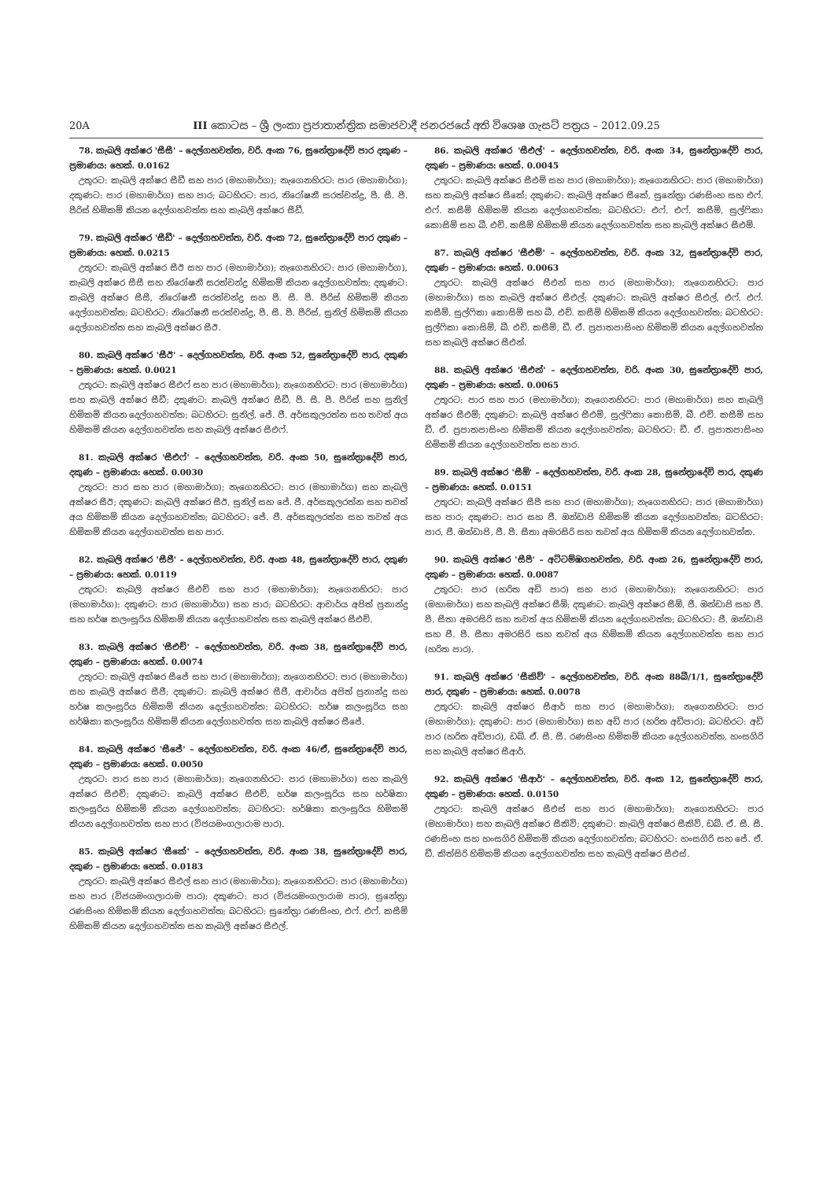20A III කොටස – ශ්‍රී ලංකා ප්‍රජාතාන්ත්‍රික සමාජවාදී ජනරජයේ අති විශෙෂ ගැසට් පත්‍රය – 2012.09.25
78. කැබලි අක්ෂර 'සීසී' – දෙල්ගහවත්ත, වරි. අංක 76, සුනේත්‍රාදේවි පාර දකුණ – ප්‍රමාණය: හෙක්. 0.0162
උතුරට: කැබලි අක්ෂර සීඩී සහ පාර (මහාමාර්ග); නැගෙනහිරට: පාර (මහාමාර්ග); දකුණට: පාර (මහාමාර්ග) සහ පාර; බටහිරට: පාර, නිරෝෂනී සරත්චන්ද්‍ර, පී. සී. පී. පීරිස් හිමිකම් කියන දෙල්ගහවත්ත සහ කැබලි අක්ෂර සීඩී.
79. කැබලි අක්ෂර 'සීඩී' – දෙල්ගහවත්ත, වරි. අංක 72, සුනේත්‍රාදේවි පාර දකුණ – ප්‍රමාණය: හෙක්. 0.0215
උතුරට: කැබලි අක්ෂර සීඊ සහ පාර (මහාමාර්ග); නැගෙනහිරට: පාර (මහාමාර්ග), කැබලි අක්ෂර සීසී සහ නිරෝෂනී සරත්චන්ද්‍ර හිමිකම් කියන දෙල්ගහවත්ත; දකුණට: කැබලි අක්ෂර සීසී, නිරෝෂනී සරත්චන්ද්‍ර සහ පී. සී. පී. පීරිස් හිමිකම් කියන දෙල්ගහවත්ත; බටහිරට: නිරෝෂනී සරත්චන්ද්‍ර, පී. සී. පී. පීරිස්, සුනිල් හිමිකම් කියන දෙල්ගහවත්ත සහ කැබලි අක්ෂර සීඊ.
80. කැබලි අක්ෂර 'සීඊ' – දෙල්ගහවත්ත, වරි. අංක 52, සුනේත්‍රාදේවි පාර, දකුණ – ප්‍රමාණය: හෙක්. 0.0021
උතුරට: කැබලි අක්ෂර සීඑෆ් සහ පාර (මහාමාර්ග); නැගෙනහිරට: පාර (මහාමාර්ග) සහ කැබලි අක්ෂර සීඩී; දකුණට: කැබලි අක්ෂර සීඩී, පී. සී. පී. පීරිස් සහ සුනිල් හිමිකම් කියන දෙල්ගහවත්ත; බටහිරට: සුනිල්, ජේ. ජී. අර්සකුලරත්න සහ තවත් අය හිමිකම් කියන දෙල්ගහවත්ත සහ කැබලි අක්ෂර සීඑෆ්.
81. කැබලි අක්ෂර 'සීඑෆ්' – දෙල්ගහවත්ත, වරි. අංක 50, සුනේත්‍රාදේවි පාර, දකුණ – ප්‍රමාණය: හෙක්. 0.0030
උතුරට: පාර සහ පාර (මහාමාර්ග); නැගෙනහිරට: පාර (මහාමාර්ග) සහ කැබලි අක්ෂර සීඊ; දකුණට: කැබලි අක්ෂර සීඊ, සුනිල් සහ ජේ. ජී. අර්සකුලරත්න සහ තවත් අය හිමිකම් කියන දෙල්ගහවත්ත; බටහිරට: ජේ. ජී. අර්සකුලරත්න සහ තවත් අය හිමිකම් කියන දෙල්ගහවත්ත සහ පාර.
82. කැබලි අක්ෂර 'සීජී' – දෙල්ගහවත්ත, වරි. අංක 48, සුනේත්‍රාදේවි පාර, දකුණ – ප්‍රමාණය: හෙක්. 0.0119
උතුරට: කැබලි අක්ෂර සීඑච් සහ පාර (මහාමාර්ග); නැගෙනහිරට: පාර (මහාමාර්ග); දකුණට: පාර (මහාමාර්ග) සහ පාර; බටහිරට: ආචාර්ය අජිත් ප්‍රනාන්දු සහ හර්ෂ කලංසූරිය හිමිකම් කියන දෙල්ගහවත්ත සහ කැබලි අක්ෂර සීඑච්.
83. කැබලි අක්ෂර 'සීඑච්' – දෙල්ගහවත්ත, වරි. අංක 38, සුනේත්‍රාදේවි පාර, දකුණ – ප්‍රමාණය: හෙක්. 0.0074
උතුරට: කැබලි අක්ෂර සීජේ සහ පාර (මහාමාර්ග); නැගෙනහිරට: පාර (මහාමාර්ග) සහ කැබලි අක්ෂර සීජී; දකුණට: කැබලි අක්ෂර සීජී, ආචාර්ය අජිත් ප්‍රනාන්දු සහ හර්ෂ කලංසූරිය හිමිකම් කියන දෙල්ගහවත්ත; බටහිරට: හර්ෂ කලංසූරිය සහ හර්ෂිකා කලංසූරිය හිමිකම් කියන දෙල්ගහවත්ත සහ කැබලි අක්ෂර සීජේ.
84. කැබලි අක්ෂර 'සීජේ' – දෙල්ගහවත්ත, වරි. අංක 46/ඒ, සුනේත්‍රාදේවි පාර, දකුණ – ප්‍රමාණය: හෙක්. 0.0050
උතුරට: පාර සහ පාර (මහාමාර්ග); නැගෙනහිරට: පාර (මහාමාර්ග) සහ කැබලි අක්ෂර සීඑච්; දකුණට: කැබලි අක්ෂර සීඑච්, හර්ෂ කලංසූරිය සහ හර්ෂිකා කලංසූරිය හිමිකම් කියන දෙල්ගහවත්ත; බටහිරට: හර්ෂිකා කලංසූරිය හිමිකම් කියන දෙල්ගහවත්ත සහ පාර (විජයමංගලාරාම පාර).
85. කැබලි අක්ෂර 'සීකේ' – දෙල්ගහවත්ත, වරි. අංක 38, සුනේත්‍රාදේවි පාර, දකුණ – ප්‍රමාණය: හෙක්. 0.0183
උතුරට: කැබලි අක්ෂර සීඑල් සහ පාර (මහාමාර්ග); නැගෙනහිරට: පාර (මහාමාර්ග) සහ පාර (විජයමංගලාරාම පාර); දකුණට: පාර (විජයමංගලාරාම පාර), සුනේත්‍රා රණසිංහ හිමිකම් කියන දෙල්ගහවත්ත; බටහිරට: සුනේත්‍රා රණසිංහ, එෆ්. එෆ්. කසීම් හිමිකම් කියන දෙල්ගහවත්ත සහ කැබලි අක්ෂර සීඑල්.
86. කැබලි අක්ෂර 'සීඑල්' – දෙල්ගහවත්ත, වරි. අංක 34, සුනේත්‍රාදේවි පාර, දකුණ – ප්‍රමාණය: හෙක්. 0.0045
උතුරට: කැබලි අක්ෂර සීඑම් සහ පාර (මහාමාර්ග); නැගෙනහිරට: පාර (මහාමාර්ග) සහ කැබලි අක්ෂර සීකේ; දකුණට: කැබලි අක්ෂර සීකේ, සුනේත්‍රා රණසිංහ සහ එෆ්. එෆ්. කසීම් හිමිකම් කියන දෙල්ගහවත්ත; බටහිරට: එෆ්. එෆ්. කසීම්, සුල්ෆිකා කොසිම් සහ බී. එච්. කසීම් හිමිකම් කියන දෙල්ගහවත්ත සහ කැබලි අක්ෂර සීඑම්.
87. කැබලි අක්ෂර 'සීඑම්' – දෙල්ගහවත්ත, වරි. අංක 32, සුනේත්‍රාදේවි පාර, දකුණ – ප්‍රමාණය: හෙක්. 0.0063
උතුරට: කැබලි අක්ෂර සීඑන් සහ පාර (මහාමාර්ග); නැගෙනහිරට: පාර (මහාමාර්ග) සහ කැබලි අක්ෂර සීඑල්; දකුණට: කැබලි අක්ෂර සීඑල්, එෆ්. එෆ්. කසීම්, සුල්ෆිකා කොසිම් සහ බී. එච්. කසීම් හිමිකම් කියන දෙල්ගහවත්ත; බටහිරට: සුල්ෆිකා කොසිම්, බී. එච්. කසීම්, ඩී. ඒ. ප්‍රපාතපාසිංහ හිමිකම් කියන දෙල්ගහවත්ත සහ කැබලි අක්ෂර සීඑන්.
88. කැබලි අක්ෂර 'සීඑන්' – දෙල්ගහවත්ත, වරි. අංක 30, සුනේත්‍රාදේවි පාර, දකුණ – ප්‍රමාණය: හෙක්. 0.0065
උතුරට: පාර සහ පාර (මහාමාර්ග); නැගෙනහිරට: පාර (මහාමාර්ග) සහ කැබලි අක්ෂර සීඑම්; දකුණට: කැබලි අක්ෂර සීඑම්, සුල්ෆිකා කොසිම්, බී. එච්. කසීම් සහ ඩී. ඒ. ප්‍රපාතපාසිංහ හිමිකම් කියන දෙල්ගහවත්ත; බටහිරට: ඩී. ඒ. ප්‍රපාතපාසිංහ හිමිකම් කියන දෙල්ගහවත්ත සහ පාර.
89. කැබලි අක්ෂර 'සීඕ' – දෙල්ගහවත්ත, වරි. අංක 28, සුනේත්‍රාදේවි පාර, දකුණ – ප්‍රමාණය: හෙක්. 0.0151
උතුරට: කැබලි අක්ෂර සීපී සහ පාර (මහාමාර්ග); නැගෙනහිරට: පාර (මහාමාර්ග) සහ පාර; දකුණට: පාර සහ ජී. ඔන්ඩාජි හිමිකම් කියන දෙල්ගහවත්ත; බටහිරට: පාර, ජී. ඔන්ඩාජි, ජී. පී. සීතා අමරසිරි සහ තවත් අය හිමිකම් කියන දෙල්ගහවත්ත.
90. කැබලි අක්ෂර 'සීපී' – අට්ටම්ඹගහවත්ත, වරි. අංක 26, සුනේත්‍රාදේවි පාර, දකුණ – ප්‍රමාණය: හෙක්. 0.0087
උතුරට: පාර (හරිත අඩි පාර) සහ පාර (මහාමාර්ග); නැගෙනහිරට: පාර (මහාමාර්ග) සහ කැබලි අක්ෂර සීඕ; දකුණට: කැබලි අක්ෂර සීඕ, ජී. ඔන්ඩාජි සහ ජී. පී. සීතා අමරසිරි සහ තවත් අය හිමිකම් කියන දෙල්ගහවත්ත; බටහිරට: ජී. ඔන්ඩාජි සහ ජී. පී. සීතා අමරසිරි සහ තවත් අය හිමිකම් කියන දෙල්ගහවත්ත සහ පාර (හරිත පාර).
91. කැබලි අක්ෂර 'සීකිව්' – දෙල්ගහවත්ත, වරි. අංක 88බී/1/1, සුනේත්‍රාදේවි පාර, දකුණ – ප්‍රමාණය: හෙක්. 0.0078
උතුරට: කැබලි අක්ෂර සීආර් සහ පාර (මහාමාර්ග); නැගෙනහිරට: පාර (මහාමාර්ග); දකුණට: පාර (මහාමාර්ග) සහ අඩි පාර (හරිත අඩිපාර); බටහිරට: අඩි පාර (හරිත අඩිපාර), ඩබ්. ඒ. සී. සී. රණසිංහ හිමිකම් කියන දෙල්ගහවත්ත, හංසගිරි සහ කැබලි අක්ෂර සීආර්.
92. කැබලි අක්ෂර 'සීආර්' – දෙල්ගහවත්ත, වරි. අංක 12, සුනේත්‍රාදේවි පාර, දකුණ – ප්‍රමාණය: හෙක්. 0.0150
උතුරට: කැබලි අක්ෂර සීඑස් සහ පාර (මහාමාර්ග); නැගෙනහිරට: පාර (මහාමාර්ග) සහ කැබලි අක්ෂර සීකිව්; දකුණට: කැබලි අක්ෂර සීකිව්, ඩබ්. ඒ. සී. සී. රණසිංහ සහ හංසගිරි හිමිකම් කියන දෙල්ගහවත්ත; බටහිරට: හංසගිරි සහ ජේ. ඒ. ඩී. කිත්සිරි හිමිකම් කියන දෙල්ගහවත්ත සහ කැබලි අක්ෂර සීඑස්.